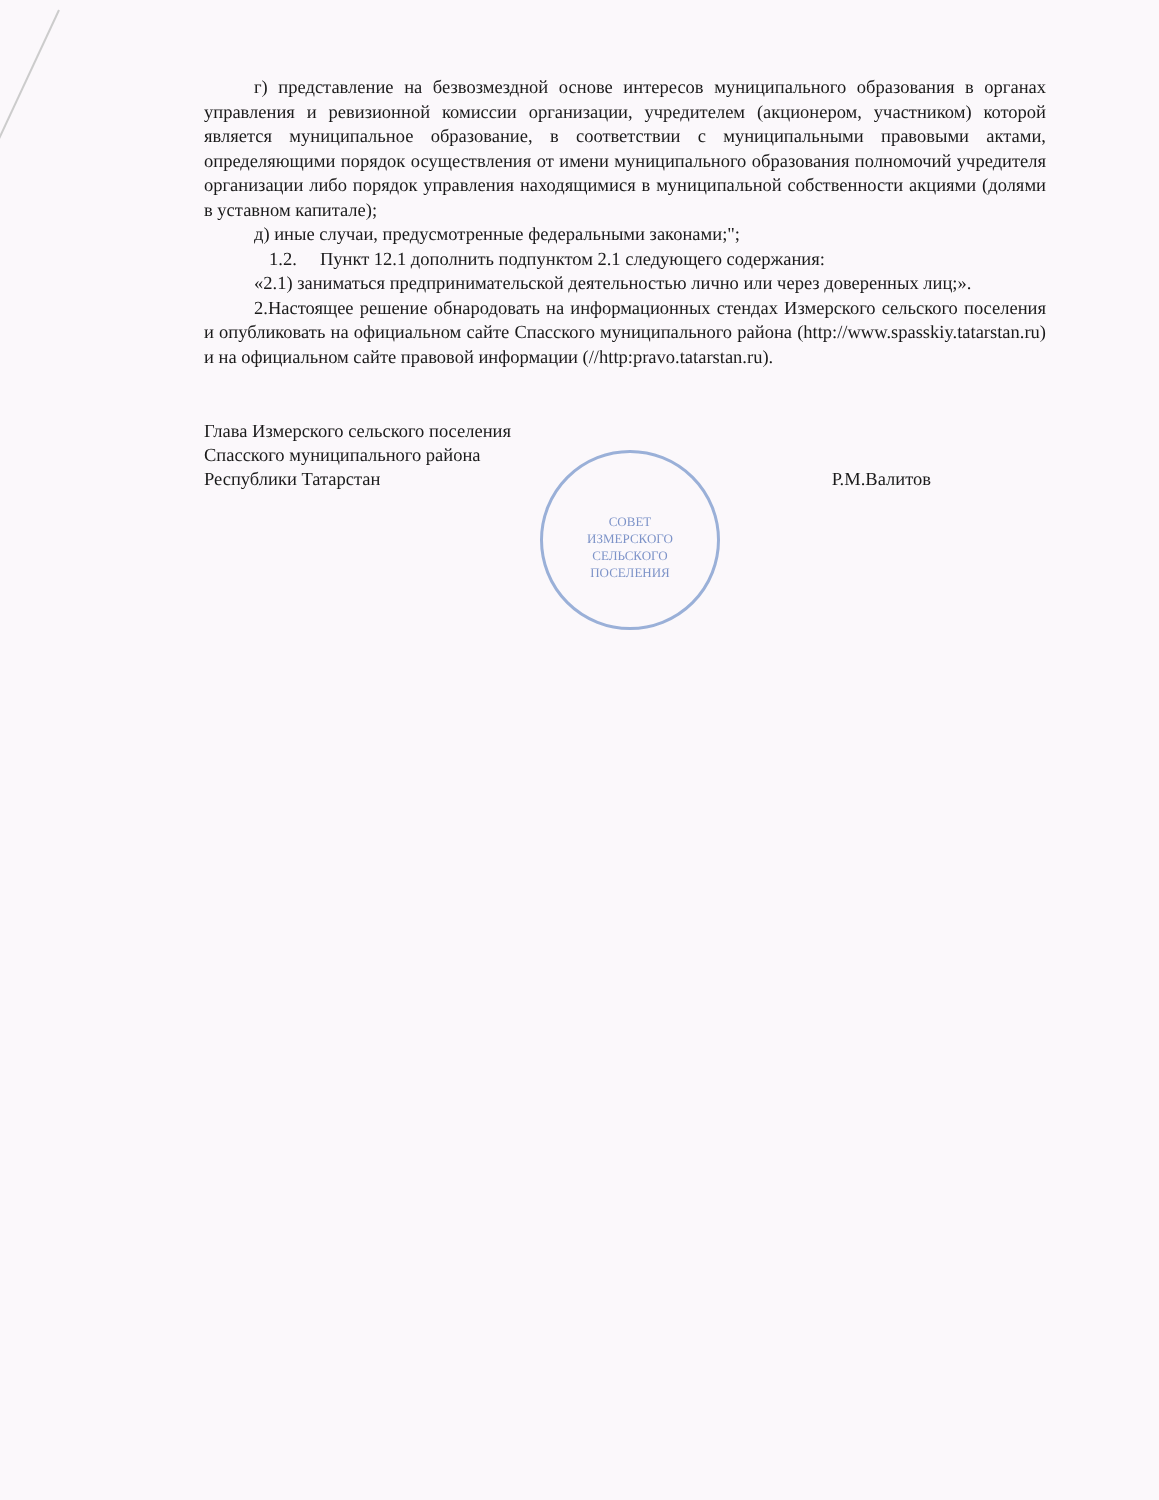СОВЕТ
ИЗМЕРСКОГО
СЕЛЬСКОГО
ПОСЕЛЕНИЯ
г) представление на безвозмездной основе интересов муниципального образования в органах управления и ревизионной комиссии организации, учредителем (акционером, участником) которой является муниципальное образование, в соответствии с муниципальными правовыми актами, определяющими порядок осуществления от имени муниципального образования полномочий учредителя организации либо порядок управления находящимися в муниципальной собственности акциями (долями в уставном капитале);
д) иные случаи, предусмотренные федеральными законами;";
1.2. Пункт 12.1 дополнить подпунктом 2.1 следующего содержания:
«2.1) заниматься предпринимательской деятельностью лично или через доверенных лиц;».
2.Настоящее решение обнародовать на информационных стендах Измерского сельского поселения и опубликовать на официальном сайте Спасского муниципального района (http://www.spasskiy.tatarstan.ru) и на официальном сайте правовой информации (//http:pravo.tatarstan.ru).
Глава Измерского сельского поселения
Спасского муниципального района
Республики Татарстан
Р.М.Валитов